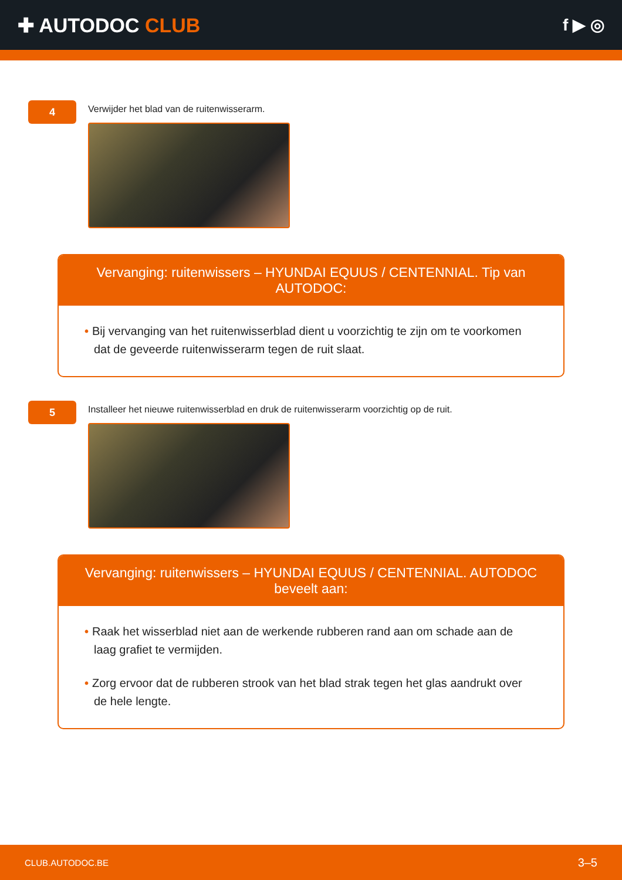✚ AUTODOC CLUB
f ▶ ◎
4
Verwijder het blad van de ruitenwisserarm.
Vervanging: ruitenwissers – HYUNDAI EQUUS / CENTENNIAL. Tip van AUTODOC:
• Bij vervanging van het ruitenwisserblad dient u voorzichtig te zijn om te voorkomen dat de geveerde ruitenwisserarm tegen de ruit slaat.
5
Installeer het nieuwe ruitenwisserblad en druk de ruitenwisserarm voorzichtig op de ruit.
Vervanging: ruitenwissers – HYUNDAI EQUUS / CENTENNIAL. AUTODOC beveelt aan:
• Raak het wisserblad niet aan de werkende rubberen rand aan om schade aan de laag grafiet te vermijden.
• Zorg ervoor dat de rubberen strook van het blad strak tegen het glas aandrukt over de hele lengte.
CLUB.AUTODOC.BE 3–5